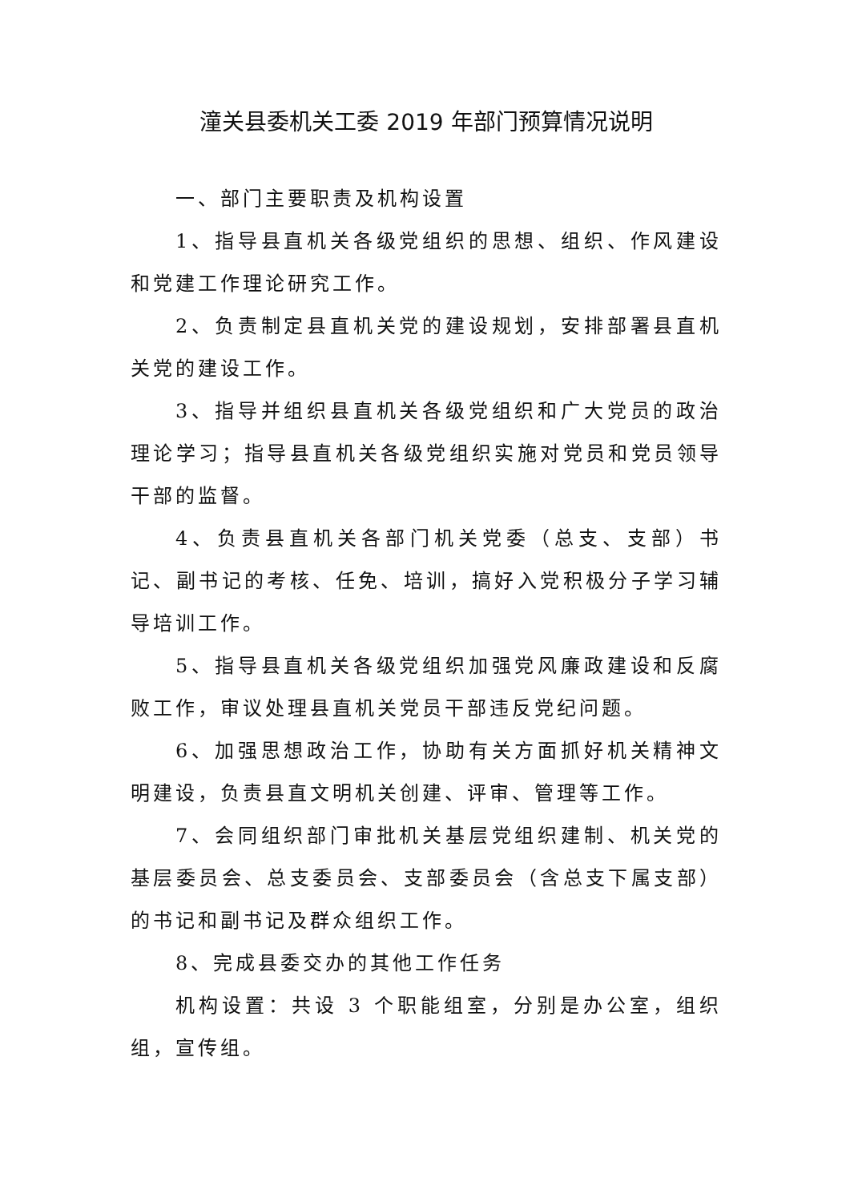潼关县委机关工委 2019 年部门预算情况说明
一、部门主要职责及机构设置
1、指导县直机关各级党组织的思想、组织、作风建设和党建工作理论研究工作。
2、负责制定县直机关党的建设规划，安排部署县直机关党的建设工作。
3、指导并组织县直机关各级党组织和广大党员的政治理论学习；指导县直机关各级党组织实施对党员和党员领导干部的监督。
4、负责县直机关各部门机关党委（总支、支部）书记、副书记的考核、任免、培训，搞好入党积极分子学习辅导培训工作。
5、指导县直机关各级党组织加强党风廉政建设和反腐败工作，审议处理县直机关党员干部违反党纪问题。
6、加强思想政治工作，协助有关方面抓好机关精神文明建设，负责县直文明机关创建、评审、管理等工作。
7、会同组织部门审批机关基层党组织建制、机关党的基层委员会、总支委员会、支部委员会（含总支下属支部）的书记和副书记及群众组织工作。
8、完成县委交办的其他工作任务
机构设置：共设 3 个职能组室，分别是办公室，组织组，宣传组。